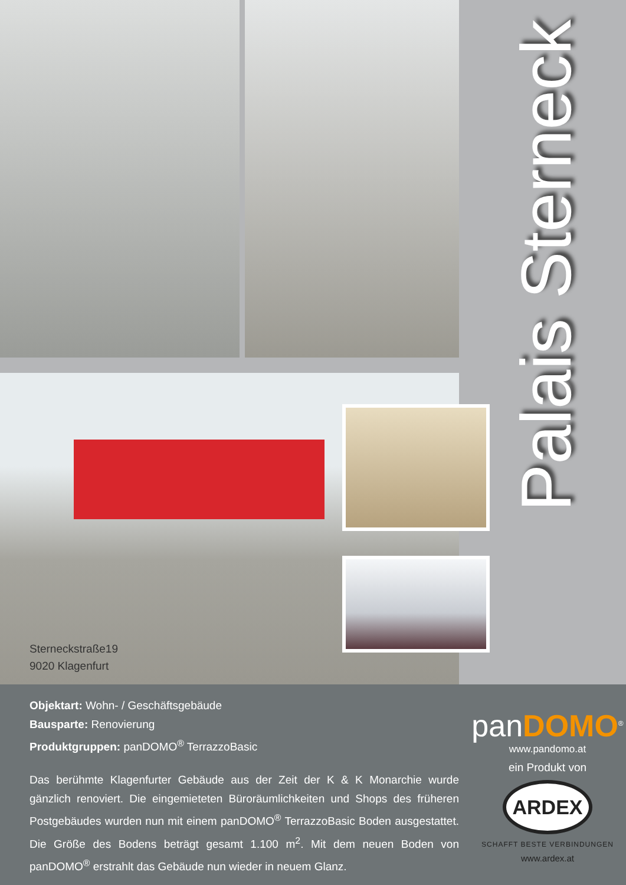Sterneckstraße19
9020 Klagenfurt
Palais Sterneck
Objektart: Wohn- / Geschäftsgebäude
Bausparte: Renovierung
Produktgruppen: panDOMO<sup>®</sup> TerrazzoBasic
Das berühmte Klagenfurter Gebäude aus der Zeit der K & K Monarchie wurde gänzlich renoviert. Die eingemieteten Büroräumlichkeiten und Shops des früheren Postgebäudes wurden nun mit einem panDOMO<sup>®</sup> TerrazzoBasic Boden ausgestattet. Die Größe des Bodens beträgt gesamt 1.100 m<sup>2</sup>. Mit dem neuen Boden von panDOMO<sup>®</sup> erstrahlt das Gebäude nun wieder in neuem Glanz.
panDOMO<sup>®</sup>
www.pandomo.at
ein Produkt von
ARDEX
SCHAFFT BESTE VERBINDUNGEN
www.ardex.at